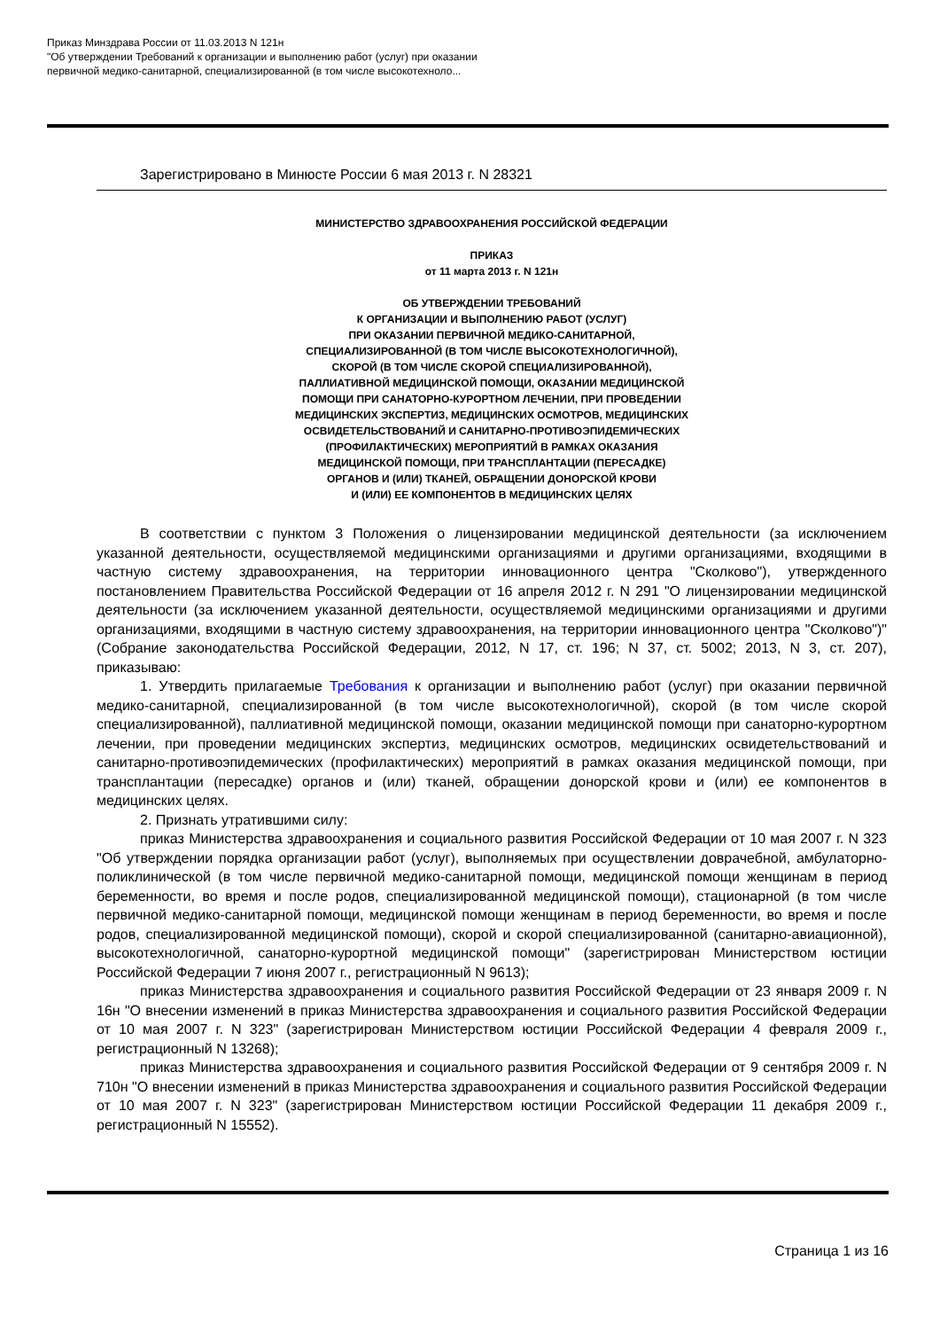Приказ Минздрава России от 11.03.2013 N 121н
"Об утверждении Требований к организации и выполнению работ (услуг) при оказании первичной медико-санитарной, специализированной (в том числе высокотехноло...
Зарегистрировано в Минюсте России 6 мая 2013 г. N 28321
МИНИСТЕРСТВО ЗДРАВООХРАНЕНИЯ РОССИЙСКОЙ ФЕДЕРАЦИИ
ПРИКАЗ
от 11 марта 2013 г. N 121н
ОБ УТВЕРЖДЕНИИ ТРЕБОВАНИЙ
К ОРГАНИЗАЦИИ И ВЫПОЛНЕНИЮ РАБОТ (УСЛУГ)
ПРИ ОКАЗАНИИ ПЕРВИЧНОЙ МЕДИКО-САНИТАРНОЙ,
СПЕЦИАЛИЗИРОВАННОЙ (В ТОМ ЧИСЛЕ ВЫСОКОТЕХНОЛОГИЧНОЙ),
СКОРОЙ (В ТОМ ЧИСЛЕ СКОРОЙ СПЕЦИАЛИЗИРОВАННОЙ),
ПАЛЛИАТИВНОЙ МЕДИЦИНСКОЙ ПОМОЩИ, ОКАЗАНИИ МЕДИЦИНСКОЙ
ПОМОЩИ ПРИ САНАТОРНО-КУРОРТНОМ ЛЕЧЕНИИ, ПРИ ПРОВЕДЕНИИ
МЕДИЦИНСКИХ ЭКСПЕРТИЗ, МЕДИЦИНСКИХ ОСМОТРОВ, МЕДИЦИНСКИХ
ОСВИДЕТЕЛЬСТВОВАНИЙ И САНИТАРНО-ПРОТИВОЭПИДЕМИЧЕСКИХ
(ПРОФИЛАКТИЧЕСКИХ) МЕРОПРИЯТИЙ В РАМКАХ ОКАЗАНИЯ
МЕДИЦИНСКОЙ ПОМОЩИ, ПРИ ТРАНСПЛАНТАЦИИ (ПЕРЕСАДКЕ)
ОРГАНОВ И (ИЛИ) ТКАНЕЙ, ОБРАЩЕНИИ ДОНОРСКОЙ КРОВИ
И (ИЛИ) ЕЕ КОМПОНЕНТОВ В МЕДИЦИНСКИХ ЦЕЛЯХ
В соответствии с пунктом 3 Положения о лицензировании медицинской деятельности (за исключением указанной деятельности, осуществляемой медицинскими организациями и другими организациями, входящими в частную систему здравоохранения, на территории инновационного центра "Сколково"), утвержденного постановлением Правительства Российской Федерации от 16 апреля 2012 г. N 291 "О лицензировании медицинской деятельности (за исключением указанной деятельности, осуществляемой медицинскими организациями и другими организациями, входящими в частную систему здравоохранения, на территории инновационного центра "Сколково")" (Собрание законодательства Российской Федерации, 2012, N 17, ст. 196; N 37, ст. 5002; 2013, N 3, ст. 207), приказываю:
1. Утвердить прилагаемые Требования к организации и выполнению работ (услуг) при оказании первичной медико-санитарной, специализированной (в том числе высокотехнологичной), скорой (в том числе скорой специализированной), паллиативной медицинской помощи, оказании медицинской помощи при санаторно-курортном лечении, при проведении медицинских экспертиз, медицинских осмотров, медицинских освидетельствований и санитарно-противоэпидемических (профилактических) мероприятий в рамках оказания медицинской помощи, при трансплантации (пересадке) органов и (или) тканей, обращении донорской крови и (или) ее компонентов в медицинских целях.
2. Признать утратившими силу:
приказ Министерства здравоохранения и социального развития Российской Федерации от 10 мая 2007 г. N 323 "Об утверждении порядка организации работ (услуг), выполняемых при осуществлении доврачебной, амбулаторно-поликлинической (в том числе первичной медико-санитарной помощи, медицинской помощи женщинам в период беременности, во время и после родов, специализированной медицинской помощи), стационарной (в том числе первичной медико-санитарной помощи, медицинской помощи женщинам в период беременности, во время и после родов, специализированной медицинской помощи), скорой и скорой специализированной (санитарно-авиационной), высокотехнологичной, санаторно-курортной медицинской помощи" (зарегистрирован Министерством юстиции Российской Федерации 7 июня 2007 г., регистрационный N 9613);
приказ Министерства здравоохранения и социального развития Российской Федерации от 23 января 2009 г. N 16н "О внесении изменений в приказ Министерства здравоохранения и социального развития Российской Федерации от 10 мая 2007 г. N 323" (зарегистрирован Министерством юстиции Российской Федерации 4 февраля 2009 г., регистрационный N 13268);
приказ Министерства здравоохранения и социального развития Российской Федерации от 9 сентября 2009 г. N 710н "О внесении изменений в приказ Министерства здравоохранения и социального развития Российской Федерации от 10 мая 2007 г. N 323" (зарегистрирован Министерством юстиции Российской Федерации 11 декабря 2009 г., регистрационный N 15552).
Страница 1 из 16